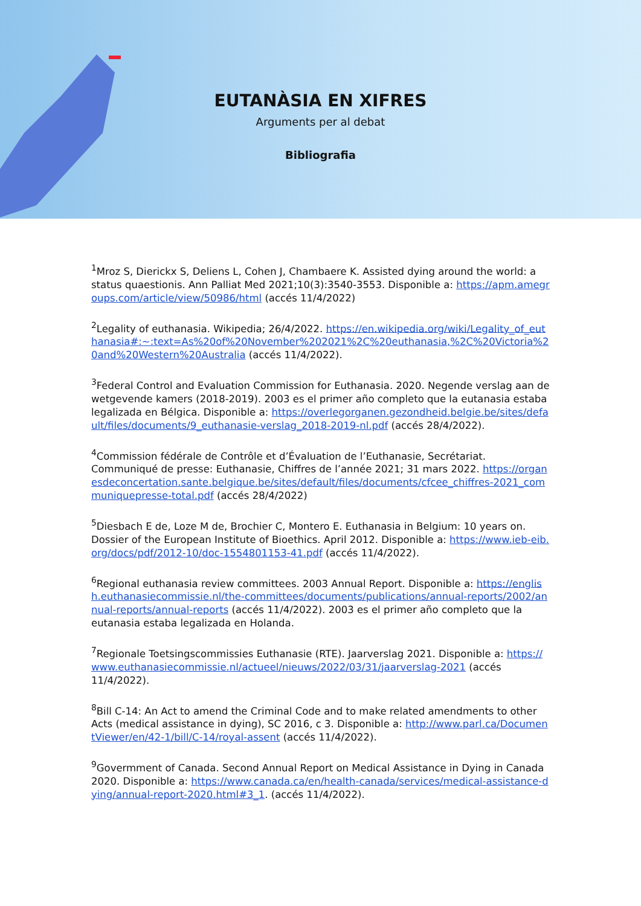EUTANÀSIA EN XIFRES
Arguments per al debat
Bibliografia
<sup>1</sup> Mroz S, Dierickx S, Deliens L, Cohen J, Chambaere K. Assisted dying around the world: a status quaestionis. Ann Palliat Med 2021;10(3):3540-3553. Disponible a: https://apm.amegroups.com/article/view/50986/html (accés 11/4/2022)
<sup>2</sup> Legality of euthanasia. Wikipedia; 26/4/2022. https://en.wikipedia.org/wiki/Legality_of_euthanasia#:~:text=As%20of%20November%202021%2C%20euthanasia,%2C%20Victoria%20and%20Western%20Australia (accés 11/4/2022).
<sup>3</sup> Federal Control and Evaluation Commission for Euthanasia. 2020. Negende verslag aan de wetgevende kamers (2018-2019). 2003 es el primer año completo que la eutanasia estaba legalizada en Bélgica. Disponible a: https://overlegorganen.gezondheid.belgie.be/sites/default/files/documents/9_euthanasie-verslag_2018-2019-nl.pdf (accés 28/4/2022).
<sup>4</sup> Commission fédérale de Contrôle et d’Évaluation de l’Euthanasie, Secrétariat. Communiqué de presse: Euthanasie, Chiffres de l’année 2021; 31 mars 2022. https://organesdeconcertation.sante.belgique.be/sites/default/files/documents/cfcee_chiffres-2021_communiquepresse-total.pdf (accés 28/4/2022)
<sup>5</sup> Diesbach E de, Loze M de, Brochier C, Montero E. Euthanasia in Belgium: 10 years on. Dossier of the European Institute of Bioethics. April 2012. Disponible a: https://www.ieb-eib.org/docs/pdf/2012-10/doc-1554801153-41.pdf (accés 11/4/2022).
<sup>6</sup> Regional euthanasia review committees. 2003 Annual Report. Disponible a: https://english.euthanasiecommissie.nl/the-committees/documents/publications/annual-reports/2002/annual-reports/annual-reports (accés 11/4/2022). 2003 es el primer año completo que la eutanasia estaba legalizada en Holanda.
<sup>7</sup> Regionale Toetsingscommissies Euthanasie (RTE). Jaarverslag 2021. Disponible a: https://www.euthanasiecommissie.nl/actueel/nieuws/2022/03/31/jaarverslag-2021 (accés 11/4/2022).
<sup>8</sup> Bill C-14: An Act to amend the Criminal Code and to make related amendments to other Acts (medical assistance in dying), SC 2016, c 3. Disponible a: http://www.parl.ca/DocumentViewer/en/42-1/bill/C-14/royal-assent (accés 11/4/2022).
<sup>9</sup> Govermment of Canada. Second Annual Report on Medical Assistance in Dying in Canada 2020. Disponible a: https://www.canada.ca/en/health-canada/services/medical-assistance-dying/annual-report-2020.html#3_1. (accés 11/4/2022).